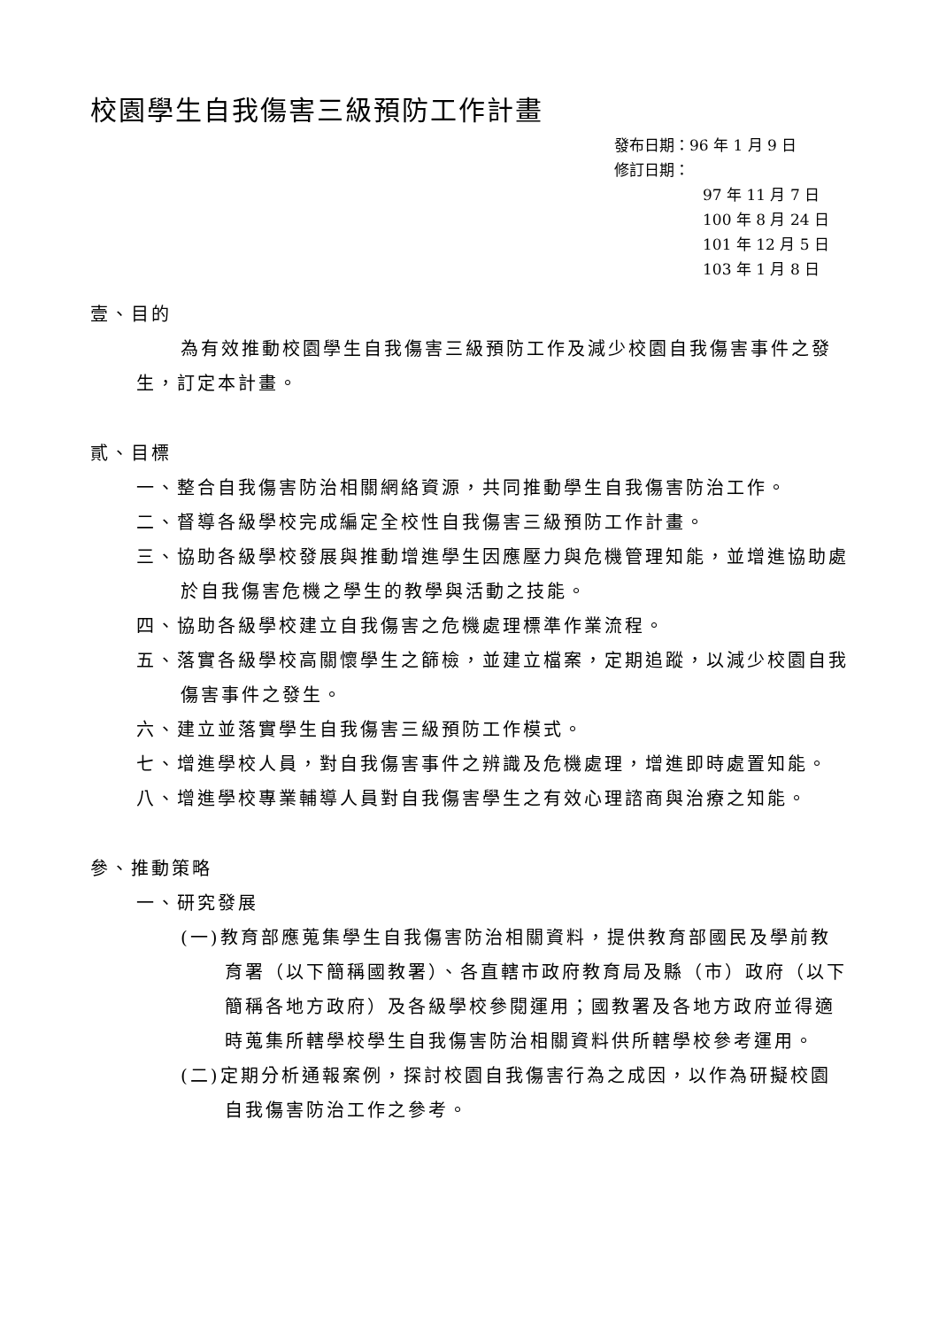校園學生自我傷害三級預防工作計畫
發布日期：96 年 1 月 9 日
修訂日期：
97 年 11 月 7 日
100 年 8 月 24 日
101 年 12 月 5 日
103 年 1 月 8 日
壹、目的
為有效推動校園學生自我傷害三級預防工作及減少校園自我傷害事件之發生，訂定本計畫。
貳、目標
一、整合自我傷害防治相關網絡資源，共同推動學生自我傷害防治工作。
二、督導各級學校完成編定全校性自我傷害三級預防工作計畫。
三、協助各級學校發展與推動增進學生因應壓力與危機管理知能，並增進協助處於自我傷害危機之學生的教學與活動之技能。
四、協助各級學校建立自我傷害之危機處理標準作業流程。
五、落實各級學校高關懷學生之篩檢，並建立檔案，定期追蹤，以減少校園自我傷害事件之發生。
六、建立並落實學生自我傷害三級預防工作模式。
七、增進學校人員，對自我傷害事件之辨識及危機處理，增進即時處置知能。
八、增進學校專業輔導人員對自我傷害學生之有效心理諮商與治療之知能。
參、推動策略
一、研究發展
(一)教育部應蒐集學生自我傷害防治相關資料，提供教育部國民及學前教育署（以下簡稱國教署）、各直轄市政府教育局及縣（市）政府（以下簡稱各地方政府）及各級學校參閱運用；國教署及各地方政府並得適時蒐集所轄學校學生自我傷害防治相關資料供所轄學校參考運用。
(二)定期分析通報案例，探討校園自我傷害行為之成因，以作為研擬校園自我傷害防治工作之參考。